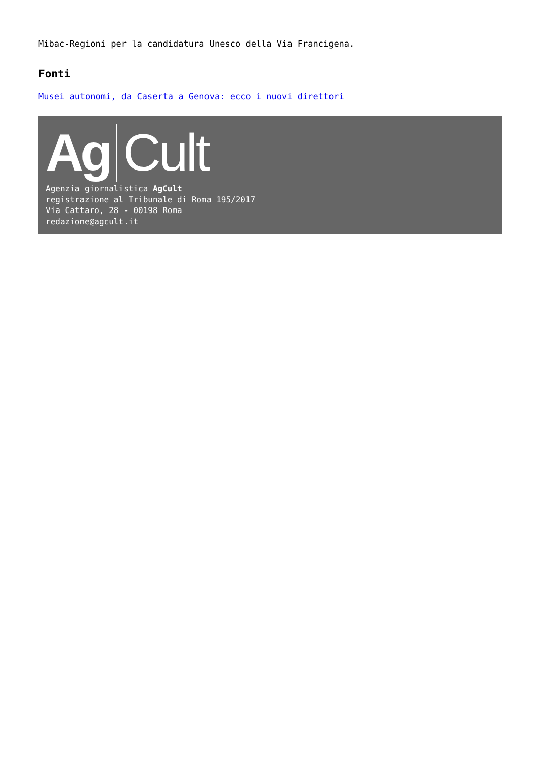Mibac-Regioni per la candidatura Unesco della Via Francigena.
Fonti
Musei autonomi, da Caserta a Genova: ecco i nuovi direttori
Ag Cult
Agenzia giornalistica AgCult
registrazione al Tribunale di Roma 195/2017
Via Cattaro, 28 - 00198 Roma
redazione@agcult.it